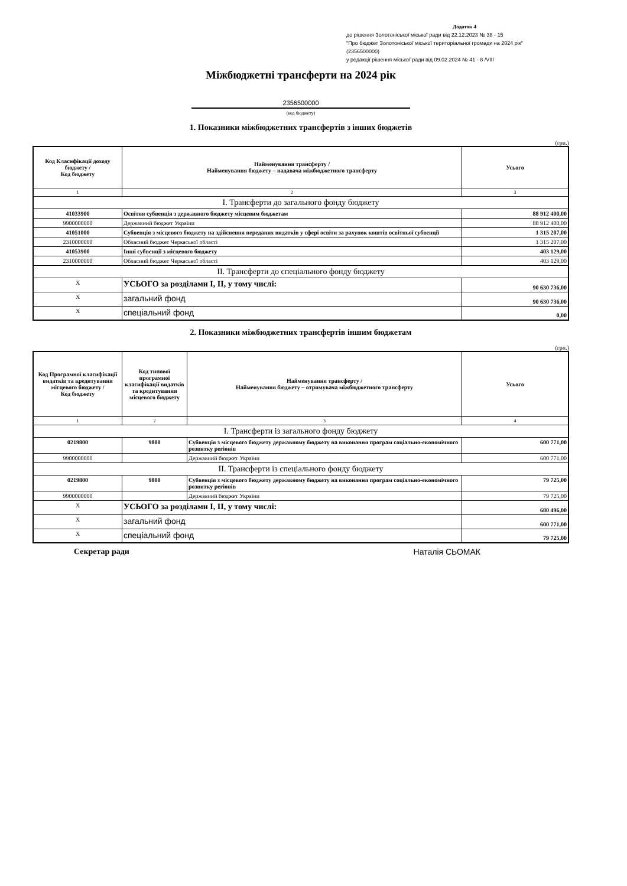Додаток 4
до рішення Золотоніської міської ради від 22.12.2023 № 38 - 15
"Про бюджет Золотоніської міської територіальної громади на 2024 рік"
(2356500000)
у редакції рішення міської ради від 09.02.2024 № 41 - 8 /VIII
Міжбюджетні трансферти на 2024 рік
2356500000
(код бюджету)
1. Показники міжбюджетних трансфертів з інших бюджетів
(грн.)
| Код Класифікації доходу бюджету / Код бюджету | Найменування трансферту / Найменування бюджету – надавача міжбюджетного трансферту | Усього |
| --- | --- | --- |
| 1 | 2 | 3 |
| І. Трансферти до загального фонду бюджету | | |
| 41033900 | Освітня субвенція з державного бюджету місцевим бюджетам | 88 912 400,00 |
| 9900000000 | Державний бюджет України | 88 912 400,00 |
| 41051000 | Субвенція з місцевого бюджету на здійснення переданих видатків у сфері освіти за рахунок коштів освітньої субвенції | 1 315 207,00 |
| 2310000000 | Обласний бюджет Черкаської області | 1 315 207,00 |
| 41053900 | Інші субвенції з місцевого бюджету | 403 129,00 |
| 2310000000 | Обласний бюджет Черкаської області | 403 129,00 |
| ІІ. Трансферти до спеціального фонду бюджету | | |
| X | УСЬОГО за розділами І, ІІ, у тому числі: | 90 630 736,00 |
| X | загальний фонд | 90 630 736,00 |
| X | спеціальний фонд | 0,00 |
2. Показники міжбюджетних трансфертів іншим бюджетам
(грн.)
| Код Програмної класифікації видатків та кредитування місцевого бюджету / Код бюджету | Код типової програмної класифікації видатків та кредитування місцевого бюджету | Найменування трансферту / Найменування бюджету – отримувача міжбюджетного трансферту | Усього |
| --- | --- | --- | --- |
| 1 | 2 | 3 | 4 |
| І. Трансферти із загального фонду бюджету | | | |
| 0219800 | 9800 | Субвенція з місцевого бюджету державному бюджету на виконання програм соціально-економічного розвитку регіонів | 600 771,00 |
| 9900000000 | | Державний бюджет України | 600 771,00 |
| ІІ. Трансферти із спеціального фонду бюджету | | | |
| 0219800 | 9800 | Субвенція з місцевого бюджету державному бюджету на виконання програм соціально-економічного розвитку регіонів | 79 725,00 |
| 9900000000 | | Державний бюджет України | 79 725,00 |
| X | УСЬОГО за розділами І, ІІ, у тому числі: | | 680 496,00 |
| X | загальний фонд | | 600 771,00 |
| X | спеціальний фонд | | 79 725,00 |
Секретар ради Наталія СЬОМАК